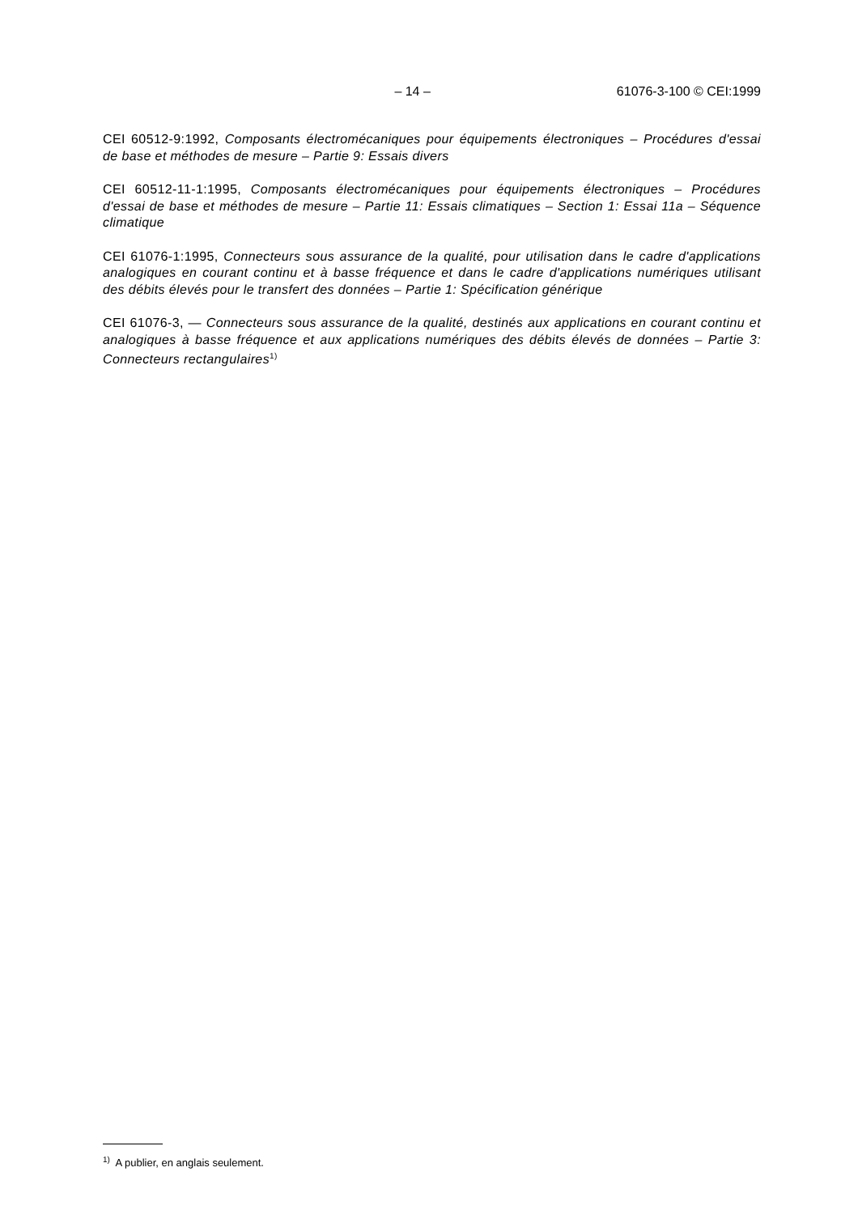– 14 – 61076-3-100 © CEI:1999
CEI 60512-9:1992, Composants électromécaniques pour équipements électroniques – Procédures d'essai de base et méthodes de mesure – Partie 9: Essais divers
CEI 60512-11-1:1995, Composants électromécaniques pour équipements électroniques – Procédures d'essai de base et méthodes de mesure – Partie 11: Essais climatiques – Section 1: Essai 11a – Séquence climatique
CEI 61076-1:1995, Connecteurs sous assurance de la qualité, pour utilisation dans le cadre d'applications analogiques en courant continu et à basse fréquence et dans le cadre d'applications numériques utilisant des débits élevés pour le transfert des données – Partie 1: Spécification générique
CEI 61076-3, — Connecteurs sous assurance de la qualité, destinés aux applications en courant continu et analogiques à basse fréquence et aux applications numériques des débits élevés de données – Partie 3: Connecteurs rectangulaires<sup>1)</sup>
<sup>1)</sup> A publier, en anglais seulement.